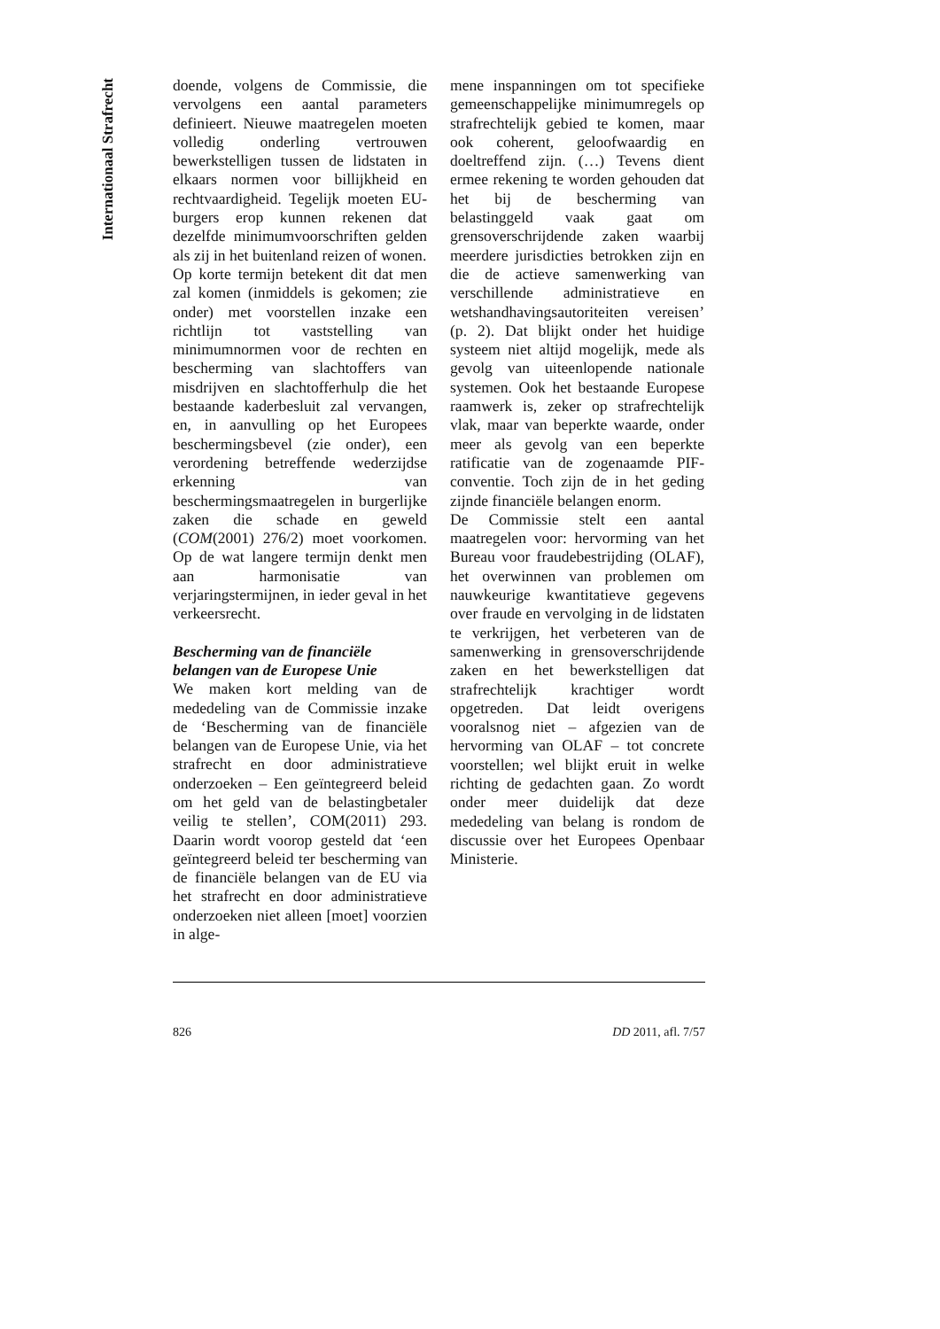Internationaal Strafrecht
doende, volgens de Commissie, die vervolgens een aantal parameters definieert. Nieuwe maatregelen moeten volledig onderling vertrouwen bewerkstelligen tussen de lidstaten in elkaars normen voor billijkheid en rechtvaardigheid. Tegelijk moeten EU-burgers erop kunnen rekenen dat dezelfde minimumvoorschriften gelden als zij in het buitenland reizen of wonen.
Op korte termijn betekent dit dat men zal komen (inmiddels is gekomen; zie onder) met voorstellen inzake een richtlijn tot vaststelling van minimumnormen voor de rechten en bescherming van slachtoffers van misdrijven en slachtofferhulp die het bestaande kaderbesluit zal vervangen, en, in aanvulling op het Europees beschermingsbevel (zie onder), een verordening betreffende wederzijdse erkenning van beschermingsmaatregelen in burgerlijke zaken die schade en geweld (COM(2001) 276/2) moet voorkomen. Op de wat langere termijn denkt men aan harmonisatie van verjaringstermijnen, in ieder geval in het verkeersrecht.
Bescherming van de financiële belangen van de Europese Unie
We maken kort melding van de mededeling van de Commissie inzake de ‘Bescherming van de financiële belangen van de Europese Unie, via het strafrecht en door administratieve onderzoeken – Een geïntegreerd beleid om het geld van de belastingbetaler veilig te stellen’, COM(2011) 293. Daarin wordt voorop gesteld dat ‘een geïntegreerd beleid ter bescherming van de financiële belangen van de EU via het strafrecht en door administratieve onderzoeken niet alleen [moet] voorzien in alge-
mene inspanningen om tot specifieke gemeenschappelijke minimumregels op strafrechtelijk gebied te komen, maar ook coherent, geloofwaardig en doeltreffend zijn. (…) Tevens dient ermee rekening te worden gehouden dat het bij de bescherming van belastinggeld vaak gaat om grensoverschrijdende zaken waarbij meerdere jurisdicties betrokken zijn en die de actieve samenwerking van verschillende administratieve en wetshandhavingsautoriteiten vereisen’ (p. 2). Dat blijkt onder het huidige systeem niet altijd mogelijk, mede als gevolg van uiteenlopende nationale systemen. Ook het bestaande Europese raamwerk is, zeker op strafrechtelijk vlak, maar van beperkte waarde, onder meer als gevolg van een beperkte ratificatie van de zogenaamde PIF-conventie. Toch zijn de in het geding zijnde financiële belangen enorm.
De Commissie stelt een aantal maatregelen voor: hervorming van het Bureau voor fraudebestrijding (OLAF), het overwinnen van problemen om nauwkeurige kwantitatieve gegevens over fraude en vervolging in de lidstaten te verkrijgen, het verbeteren van de samenwerking in grensoverschrijdende zaken en het bewerkstelligen dat strafrechtelijk krachtiger wordt opgetreden. Dat leidt overigens vooralsnog niet – afgezien van de hervorming van OLAF – tot concrete voorstellen; wel blijkt eruit in welke richting de gedachten gaan. Zo wordt onder meer duidelijk dat deze mededeling van belang is rondom de discussie over het Europees Openbaar Ministerie.
826 DD 2011, afl. 7/57